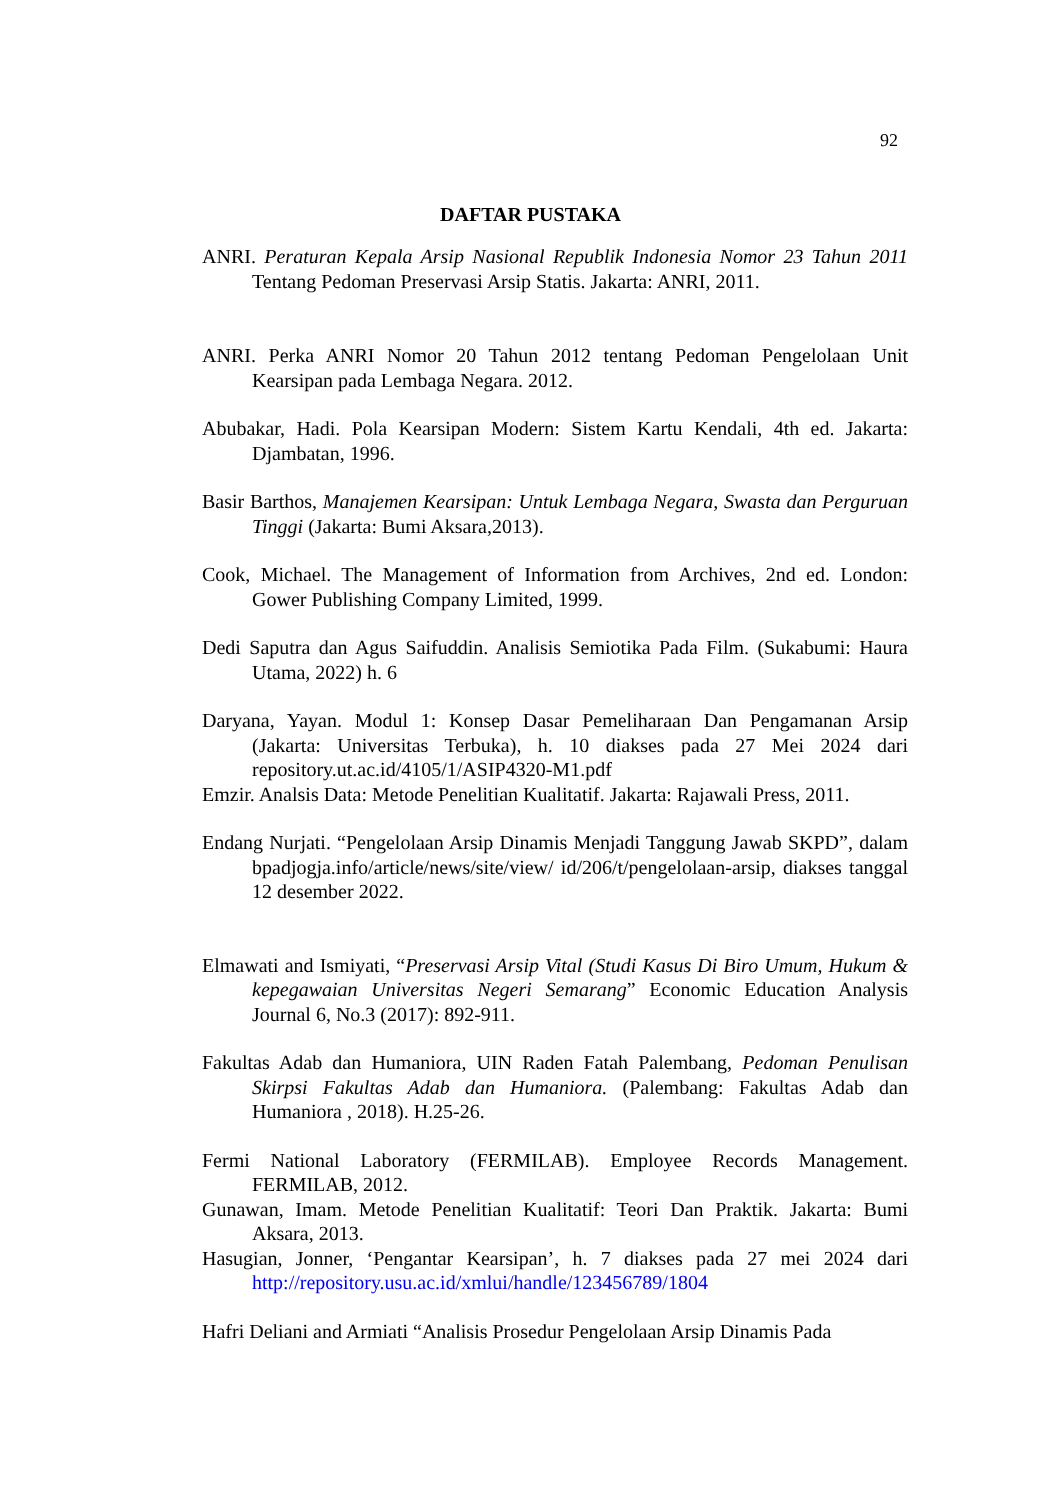92
DAFTAR PUSTAKA
ANRI. Peraturan Kepala Arsip Nasional Republik Indonesia Nomor 23 Tahun 2011 Tentang Pedoman Preservasi Arsip Statis. Jakarta: ANRI, 2011.
ANRI. Perka ANRI Nomor 20 Tahun 2012 tentang Pedoman Pengelolaan Unit Kearsipan pada Lembaga Negara. 2012.
Abubakar, Hadi. Pola Kearsipan Modern: Sistem Kartu Kendali, 4th ed. Jakarta: Djambatan, 1996.
Basir Barthos, Manajemen Kearsipan: Untuk Lembaga Negara, Swasta dan Perguruan Tinggi (Jakarta: Bumi Aksara,2013).
Cook, Michael. The Management of Information from Archives, 2nd ed. London: Gower Publishing Company Limited, 1999.
Dedi Saputra dan Agus Saifuddin. Analisis Semiotika Pada Film. (Sukabumi: Haura Utama, 2022) h. 6
Daryana, Yayan. Modul 1: Konsep Dasar Pemeliharaan Dan Pengamanan Arsip (Jakarta: Universitas Terbuka), h. 10 diakses pada 27 Mei 2024 dari repository.ut.ac.id/4105/1/ASIP4320-M1.pdf
Emzir. Analsis Data: Metode Penelitian Kualitatif. Jakarta: Rajawali Press, 2011.
Endang Nurjati. “Pengelolaan Arsip Dinamis Menjadi Tanggung Jawab SKPD”, dalam bpadjogja.info/article/news/site/view/ id/206/t/pengelolaan-arsip, diakses tanggal 12 desember 2022.
Elmawati and Ismiyati, “Preservasi Arsip Vital (Studi Kasus Di Biro Umum, Hukum & kepegawaian Universitas Negeri Semarang” Economic Education Analysis Journal 6, No.3 (2017): 892-911.
Fakultas Adab dan Humaniora, UIN Raden Fatah Palembang, Pedoman Penulisan Skirpsi Fakultas Adab dan Humaniora. (Palembang: Fakultas Adab dan Humaniora , 2018). H.25-26.
Fermi National Laboratory (FERMILAB). Employee Records Management. FERMILAB, 2012.
Gunawan, Imam. Metode Penelitian Kualitatif: Teori Dan Praktik. Jakarta: Bumi Aksara, 2013.
Hasugian, Jonner, ‘Pengantar Kearsipan’, h. 7 diakses pada 27 mei 2024 dari http://repository.usu.ac.id/xmlui/handle/123456789/1804
Hafri Deliani and Armiati “Analisis Prosedur Pengelolaan Arsip Dinamis Pada